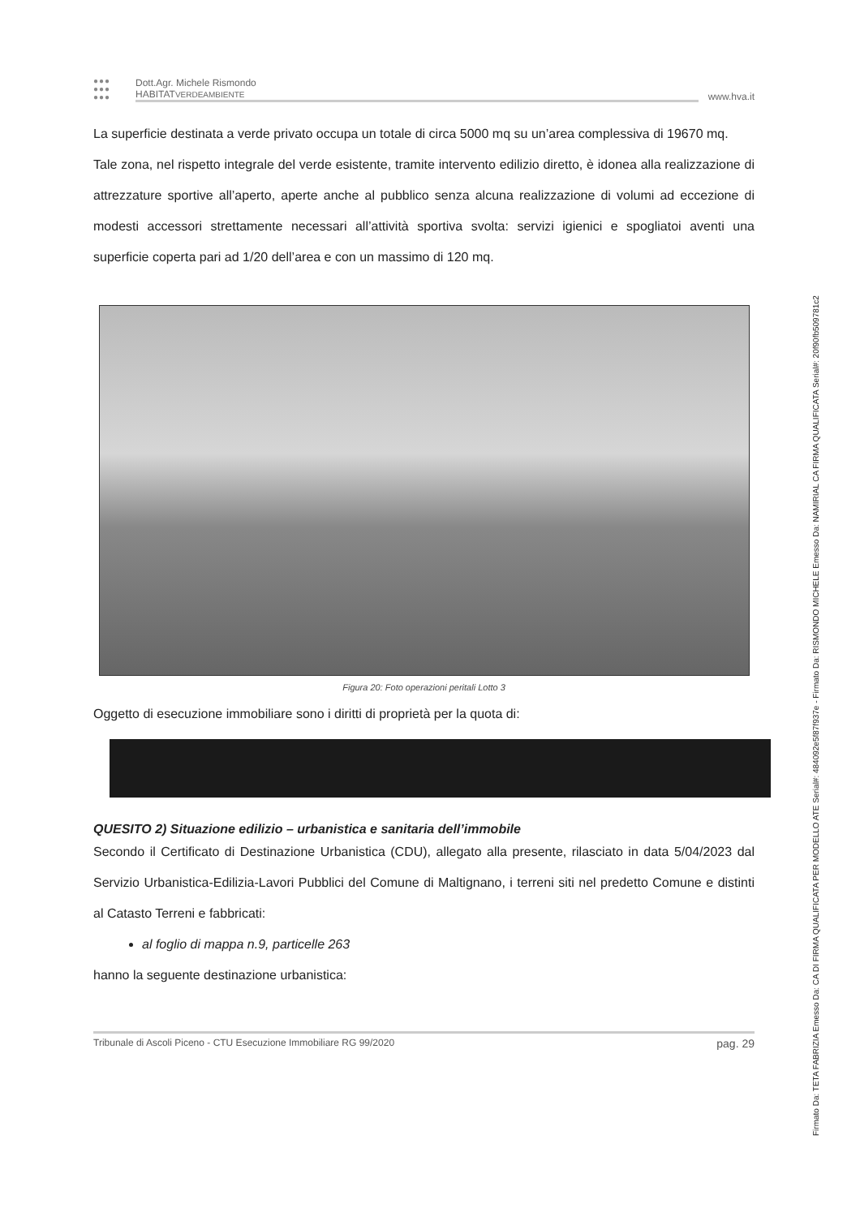Firmato Da: TETA FABRIZIA Emesso Da: CA DI FIRMA QUALIFICATA PER MODELLO ATE Serial#: 484092e5f87f937e - Firmato Da: RISMONDO MICHELE Emesso Da: NAMIRIAL CA FIRMA QUALIFICATA Serial#: 20f90fb509781c2
●●● ●●● ●●●
Dott.Agr. Michele Rismondo
HABITATVERDEAMBIENTE
www.hva.it
La superficie destinata a verde privato occupa un totale di circa 5000 mq su un’area complessiva di 19670 mq.
Tale zona, nel rispetto integrale del verde esistente, tramite intervento edilizio diretto, è idonea alla realizzazione di attrezzature sportive all’aperto, aperte anche al pubblico senza alcuna realizzazione di volumi ad eccezione di modesti accessori strettamente necessari all’attività sportiva svolta: servizi igienici e spogliatoi aventi una superficie coperta pari ad 1/20 dell’area e con un massimo di 120 mq.
Figura 20: Foto operazioni peritali Lotto 3
Oggetto di esecuzione immobiliare sono i diritti di proprietà per la quota di:
QUESITO 2) Situazione edilizio – urbanistica e sanitaria dell’immobile
Secondo il Certificato di Destinazione Urbanistica (CDU), allegato alla presente, rilasciato in data 5/04/2023 dal Servizio Urbanistica-Edilizia-Lavori Pubblici del Comune di Maltignano, i terreni siti nel predetto Comune e distinti al Catasto Terreni e fabbricati:
al foglio di mappa n.9, particelle 263
hanno la seguente destinazione urbanistica:
Tribunale di Ascoli Piceno - CTU Esecuzione Immobiliare RG 99/2020 pag. 29